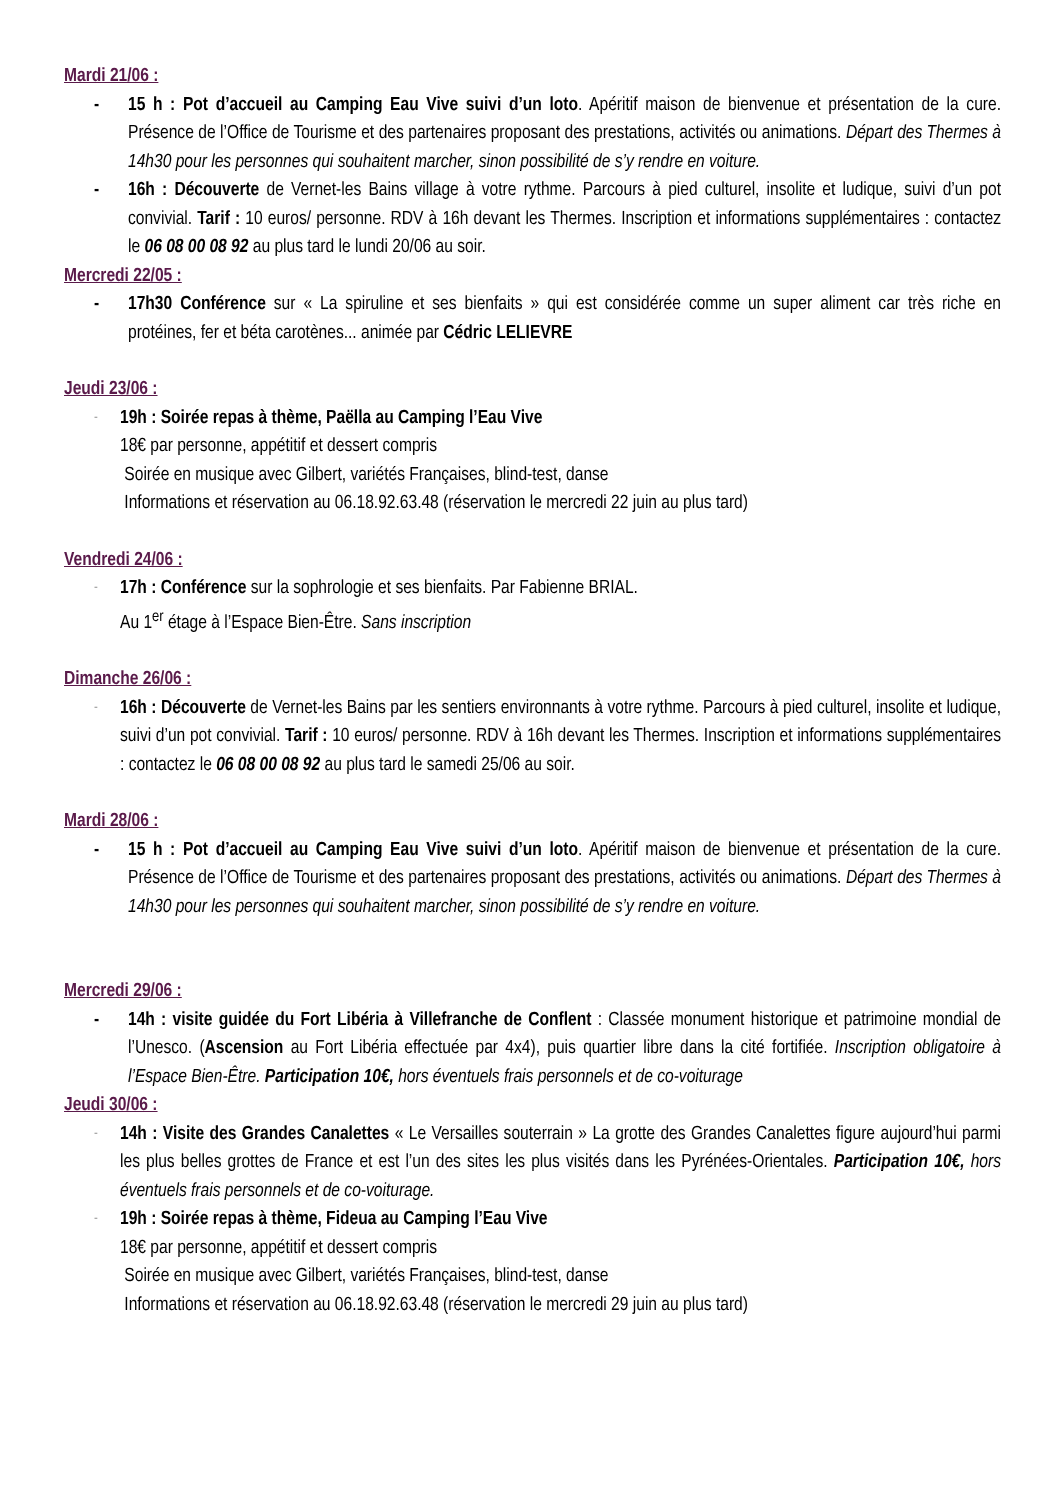Mardi 21/06 :
- 15 h : Pot d’accueil au Camping Eau Vive suivi d’un loto. Apéritif maison de bienvenue et présentation de la cure. Présence de l’Office de Tourisme et des partenaires proposant des prestations, activités ou animations. Départ des Thermes à 14h30 pour les personnes qui souhaitent marcher, sinon possibilité de s’y rendre en voiture.
- 16h : Découverte de Vernet-les Bains village à votre rythme. Parcours à pied culturel, insolite et ludique, suivi d’un pot convivial. Tarif : 10 euros/ personne. RDV à 16h devant les Thermes. Inscription et informations supplémentaires : contactez le 06 08 00 08 92 au plus tard le lundi 20/06 au soir.
Mercredi 22/05 :
- 17h30 Conférence sur « La spiruline et ses bienfaits » qui est considérée comme un super aliment car très riche en protéines, fer et béta carotènes... animée par Cédric LELIEVRE
Jeudi 23/06 :
-
19h : Soirée repas à thème, Paëlla au Camping l’Eau Vive
18€ par personne, appétitif et dessert compris
Soirée en musique avec Gilbert, variétés Françaises, blind-test, danse
Informations et réservation au 06.18.92.63.48 (réservation le mercredi 22 juin au plus tard)
Vendredi 24/06 :
-
17h : Conférence sur la sophrologie et ses bienfaits. Par Fabienne BRIAL.
Au 1<sup>er</sup> étage à l’Espace Bien-Être. Sans inscription
Dimanche 26/06 :
-
16h : Découverte de Vernet-les Bains par les sentiers environnants à votre rythme. Parcours à pied culturel, insolite et ludique, suivi d’un pot convivial. Tarif : 10 euros/ personne. RDV à 16h devant les Thermes. Inscription et informations supplémentaires : contactez le 06 08 00 08 92 au plus tard le samedi 25/06 au soir.
Mardi 28/06 :
- 15 h : Pot d’accueil au Camping Eau Vive suivi d’un loto. Apéritif maison de bienvenue et présentation de la cure. Présence de l’Office de Tourisme et des partenaires proposant des prestations, activités ou animations. Départ des Thermes à 14h30 pour les personnes qui souhaitent marcher, sinon possibilité de s’y rendre en voiture.
Mercredi 29/06 :
- 14h : visite guidée du Fort Libéria à Villefranche de Conflent : Classée monument historique et patrimoine mondial de l’Unesco. (Ascension au Fort Libéria effectuée par 4x4), puis quartier libre dans la cité fortifiée. Inscription obligatoire à l’Espace Bien-Être. Participation 10€, hors éventuels frais personnels et de co-voiturage
Jeudi 30/06 :
-
14h : Visite des Grandes Canalettes « Le Versailles souterrain » La grotte des Grandes Canalettes figure aujourd’hui parmi les plus belles grottes de France et est l’un des sites les plus visités dans les Pyrénées-Orientales. Participation 10€, hors éventuels frais personnels et de co-voiturage.
-
19h : Soirée repas à thème, Fideua au Camping l’Eau Vive
18€ par personne, appétitif et dessert compris
Soirée en musique avec Gilbert, variétés Françaises, blind-test, danse
Informations et réservation au 06.18.92.63.48 (réservation le mercredi 29 juin au plus tard)